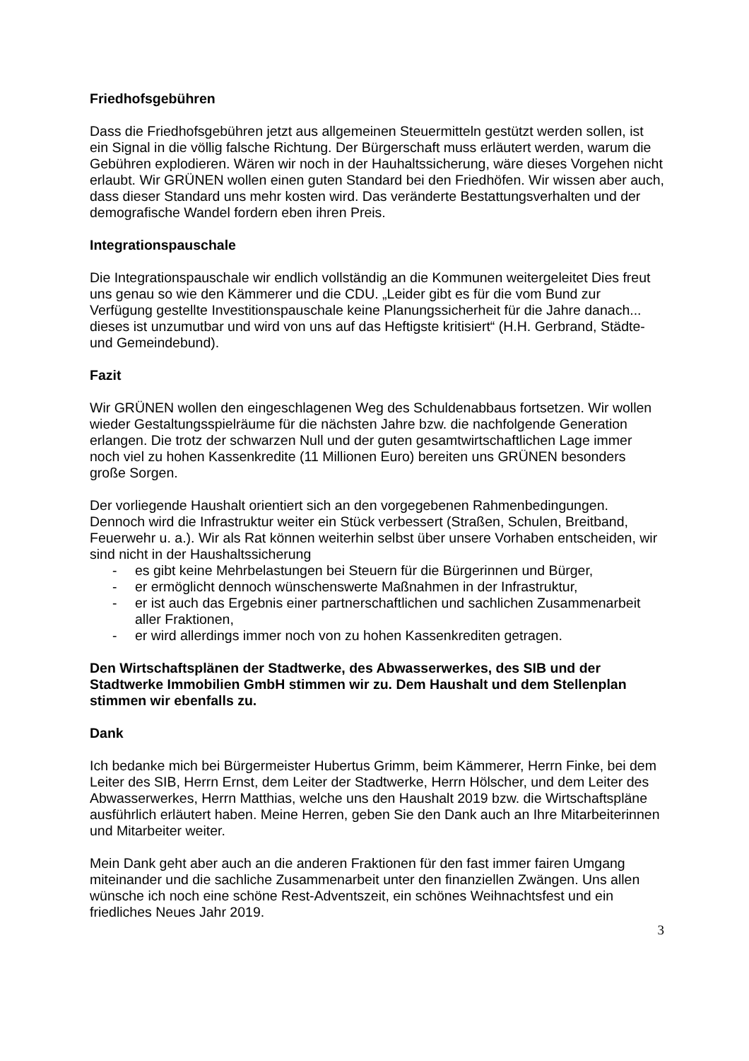Friedhofsgebühren
Dass die Friedhofsgebühren jetzt aus allgemeinen Steuermitteln gestützt werden sollen, ist ein Signal in die völlig falsche Richtung. Der Bürgerschaft muss erläutert werden, warum die Gebühren explodieren. Wären wir noch in der Hauhaltssicherung, wäre dieses Vorgehen nicht erlaubt. Wir GRÜNEN wollen einen guten Standard bei den Friedhöfen. Wir wissen aber auch, dass dieser Standard uns mehr kosten wird. Das veränderte Bestattungsverhalten und der demografische Wandel fordern eben ihren Preis.
Integrationspauschale
Die Integrationspauschale wir endlich vollständig an die Kommunen weitergeleitet Dies freut uns genau so wie den Kämmerer und die CDU. „Leider gibt es für die vom Bund zur Verfügung gestellte Investitionspauschale keine Planungssicherheit für die Jahre danach... dieses ist unzumutbar und wird von uns auf das Heftigste kritisiert“ (H.H. Gerbrand, Städte- und Gemeindebund).
Fazit
Wir GRÜNEN wollen den eingeschlagenen Weg des Schuldenabbaus fortsetzen. Wir wollen wieder Gestaltungsspielräume für die nächsten Jahre bzw. die nachfolgende Generation erlangen. Die trotz der schwarzen Null und der guten gesamtwirtschaftlichen Lage immer noch viel zu hohen Kassenkredite (11 Millionen Euro) bereiten uns GRÜNEN besonders große Sorgen.
Der vorliegende Haushalt orientiert sich an den vorgegebenen Rahmenbedingungen. Dennoch wird die Infrastruktur weiter ein Stück verbessert (Straßen, Schulen, Breitband, Feuerwehr u. a.). Wir als Rat können weiterhin selbst über unsere Vorhaben entscheiden, wir sind nicht in der Haushaltssicherung
- es gibt keine Mehrbelastungen bei Steuern für die Bürgerinnen und Bürger,
- er ermöglicht dennoch wünschenswerte Maßnahmen in der Infrastruktur,
- er ist auch das Ergebnis einer partnerschaftlichen und sachlichen Zusammenarbeit aller Fraktionen,
- er wird allerdings immer noch von zu hohen Kassenkrediten getragen.
Den Wirtschaftsplänen der Stadtwerke, des Abwasserwerkes, des SIB und der Stadtwerke Immobilien GmbH stimmen wir zu. Dem Haushalt und dem Stellenplan stimmen wir ebenfalls zu.
Dank
Ich bedanke mich bei Bürgermeister Hubertus Grimm, beim Kämmerer, Herrn Finke, bei dem Leiter des SIB, Herrn Ernst, dem Leiter der Stadtwerke, Herrn Hölscher, und dem Leiter des Abwasserwerkes, Herrn Matthias, welche uns den Haushalt 2019 bzw. die Wirtschaftspläne ausführlich erläutert haben. Meine Herren, geben Sie den Dank auch an Ihre Mitarbeiterinnen und Mitarbeiter weiter.
Mein Dank geht aber auch an die anderen Fraktionen für den fast immer fairen Umgang miteinander und die sachliche Zusammenarbeit unter den finanziellen Zwängen. Uns allen wünsche ich noch eine schöne Rest-Adventszeit, ein schönes Weihnachtsfest und ein friedliches Neues Jahr 2019.
3